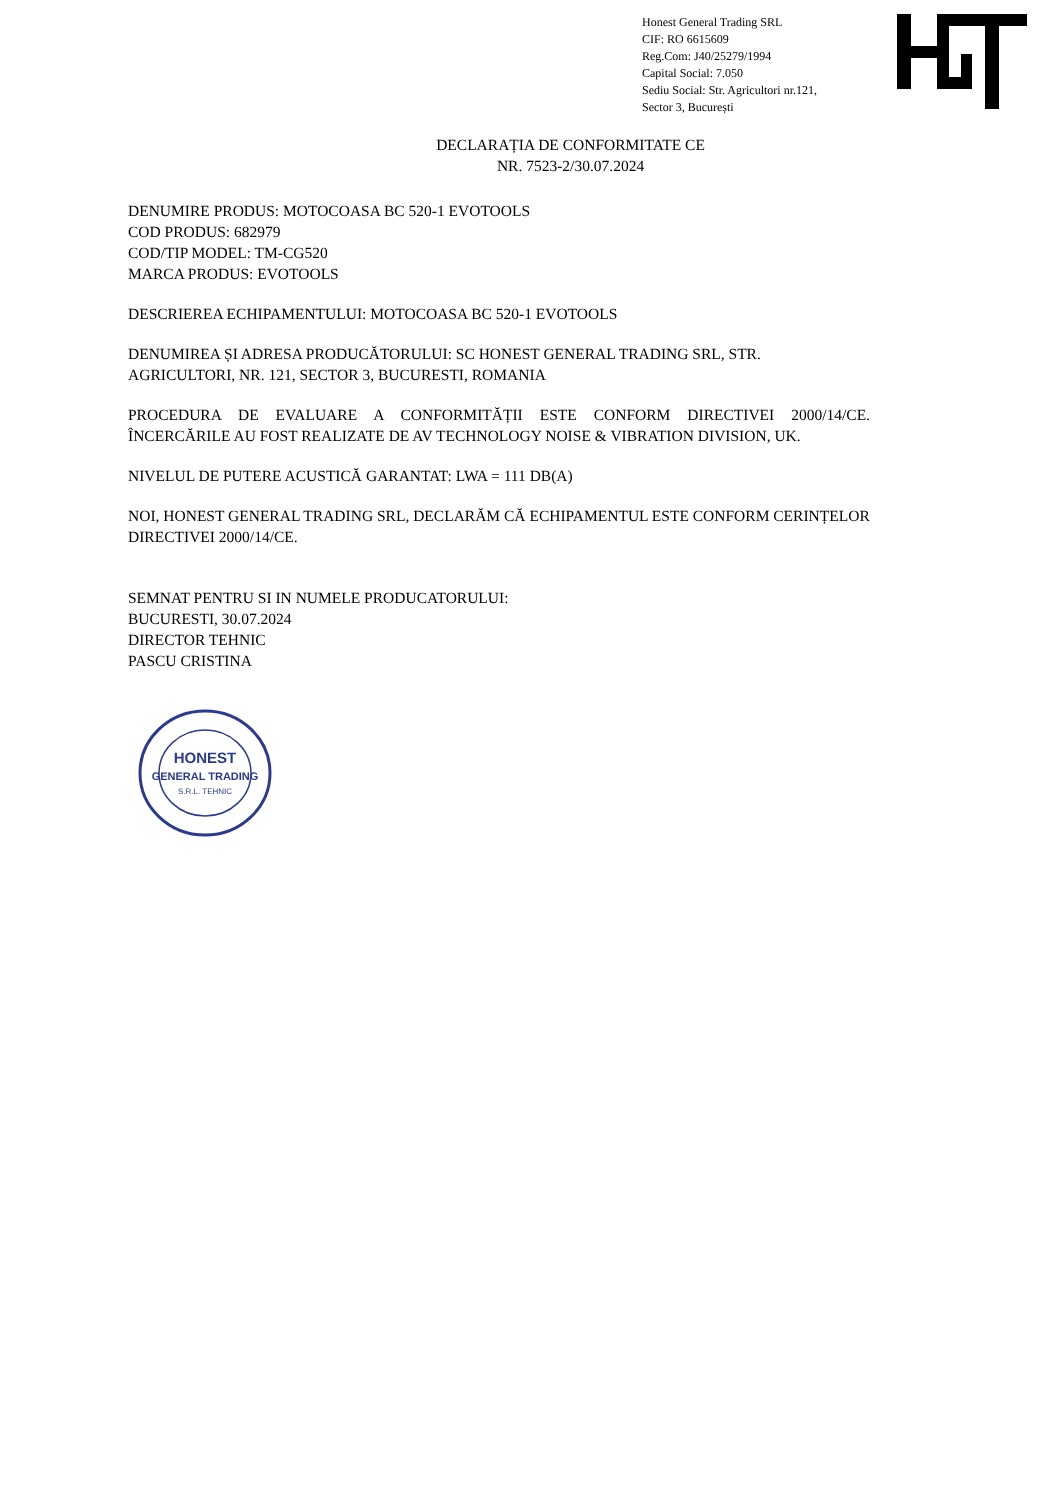Honest General Trading SRL
CIF: RO 6615609
Reg.Com: J40/25279/1994
Capital Social: 7.050
Sediu Social: Str. Agricultori nr.121,
Sector 3, București
DECLARAȚIA DE CONFORMITATE CE
NR. 7523-2/30.07.2024
DENUMIRE PRODUS: MOTOCOASA BC 520-1 EVOTOOLS
COD PRODUS: 682979
COD/TIP MODEL: TM-CG520
MARCA PRODUS: EVOTOOLS
DESCRIEREA ECHIPAMENTULUI: MOTOCOASA BC 520-1 EVOTOOLS
DENUMIREA ȘI ADRESA PRODUCĂTORULUI: SC HONEST GENERAL TRADING SRL, STR. AGRICULTORI, NR. 121, SECTOR 3, BUCURESTI, ROMANIA
PROCEDURA DE EVALUARE A CONFORMITĂȚII ESTE CONFORM DIRECTIVEI 2000/14/CE. ÎNCERCĂRILE AU FOST REALIZATE DE AV TECHNOLOGY NOISE & VIBRATION DIVISION, UK.
NIVELUL DE PUTERE ACUSTICĂ GARANTAT: LWA = 111 DB(A)
NOI, HONEST GENERAL TRADING SRL, DECLARĂM CĂ ECHIPAMENTUL ESTE CONFORM CERINȚELOR DIRECTIVEI 2000/14/CE.
SEMNAT PENTRU SI IN NUMELE PRODUCATORULUI:
BUCURESTI, 30.07.2024
DIRECTOR TEHNIC
PASCU CRISTINA
HONEST
GENERAL TRADING
S.R.L. TEHNIC